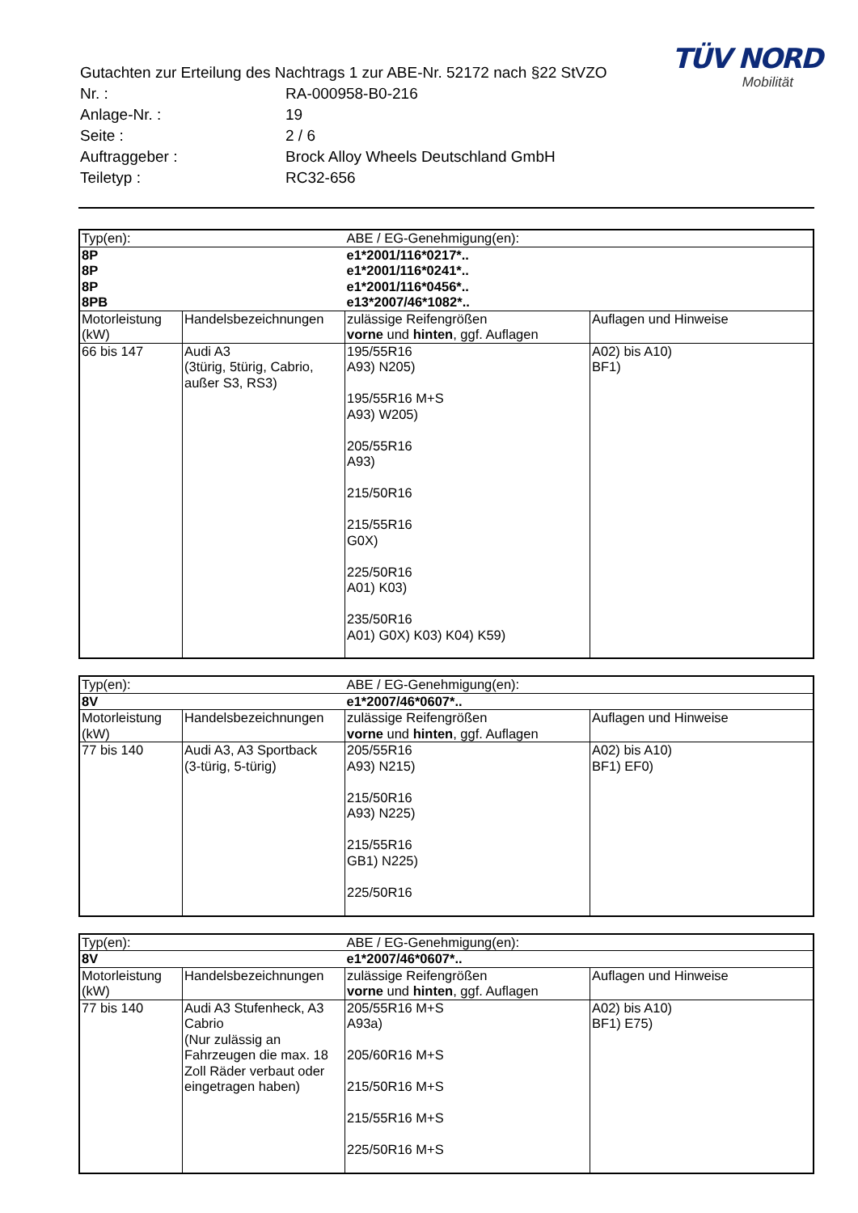TÜV NORD
Mobilität
| Gutachten zur Erteilung des Nachtrags 1 zur ABE-Nr. 52172 nach §22 StVZO | |
| Nr. : | RA-000958-B0-216 |
| Anlage-Nr. : | 19 |
| Seite : | 2 / 6 |
| Auftraggeber : | Brock Alloy Wheels Deutschland GmbH |
| Teiletyp : | RC32-656 |
| Typ(en): | | ABE / EG-Genehmigung(en): | |
| 8P 8P 8P 8PB | | e1*2001/116*0217*.. e1*2001/116*0241*.. e1*2001/116*0456*.. e13*2007/46*1082*.. | |
| Motorleistung (kW) | Handelsbezeichnungen | zulässige Reifengrößen vorne und hinten , ggf. Auflagen | Auflagen und Hinweise |
| 66 bis 147 | Audi A3 (3türig, 5türig, Cabrio, außer S3, RS3) | 195/55R16 A93) N205) 195/55R16 M+S A93) W205) 205/55R16 A93) 215/50R16 215/55R16 G0X) 225/50R16 A01) K03) 235/50R16 A01) G0X) K03) K04) K59) | A02) bis A10) BF1) |
| Typ(en): | | ABE / EG-Genehmigung(en): | |
| 8V | | e1*2007/46*0607*.. | |
| Motorleistung (kW) | Handelsbezeichnungen | zulässige Reifengrößen vorne und hinten , ggf. Auflagen | Auflagen und Hinweise |
| 77 bis 140 | Audi A3, A3 Sportback (3-türig, 5-türig) | 205/55R16 A93) N215) 215/50R16 A93) N225) 215/55R16 GB1) N225) 225/50R16 | A02) bis A10) BF1) EF0) |
| Typ(en): | | ABE / EG-Genehmigung(en): | |
| 8V | | e1*2007/46*0607*.. | |
| Motorleistung (kW) | Handelsbezeichnungen | zulässige Reifengrößen vorne und hinten , ggf. Auflagen | Auflagen und Hinweise |
| 77 bis 140 | Audi A3 Stufenheck, A3 Cabrio (Nur zulässig an Fahrzeugen die max. 18 Zoll Räder verbaut oder eingetragen haben) | 205/55R16 M+S A93a) 205/60R16 M+S 215/50R16 M+S 215/55R16 M+S 225/50R16 M+S | A02) bis A10) BF1) E75) |